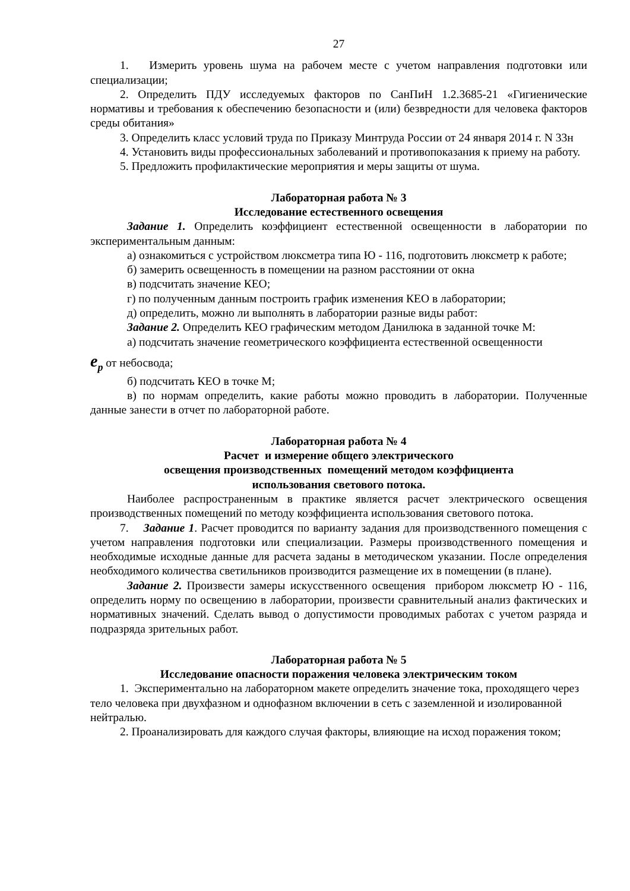27
1. Измерить уровень шума на рабочем месте с учетом направления подготовки или специализации;
2. Определить ПДУ исследуемых факторов по СанПиН 1.2.3685-21 «Гигиенические нормативы и требования к обеспечению безопасности и (или) безвредности для человека факторов среды обитания»
3. Определить класс условий труда по Приказу Минтруда России от 24 января 2014 г. N 33н
4. Установить виды профессиональных заболеваний и противопоказания к приему на работу.
5. Предложить профилактические мероприятия и меры защиты от шума.
Лабораторная работа № 3
Исследование естественного освещения
Задание 1. Определить коэффициент естественной освещенности в лаборатории по экспериментальным данным:
а) ознакомиться с устройством люксметра типа Ю - 116, подготовить люксметр к работе;
б) замерить освещенность в помещении на разном расстоянии от окна
в) подсчитать значение КЕО;
г) по полученным данным построить график изменения КЕО в лаборатории;
д) определить, можно ли выполнять в лаборатории разные виды работ:
Задание 2. Определить КЕО графическим методом Данилюка в заданной точке М:
а) подсчитать значение геометрического коэффициента естественной освещенности
e<sub>p</sub> от небосвода;
б) подсчитать КЕО в точке М;
в) по нормам определить, какие работы можно проводить в лаборатории. Полученные данные занести в отчет по лабораторной работе.
Лабораторная работа № 4
Расчет и измерение общего электрического
освещения производственных помещений методом коэффициента
использования светового потока.
Наиболее распространенным в практике является расчет электрического освещения производственных помещений по методу коэффициента использования светового потока.
7. Задание 1. Расчет проводится по варианту задания для производственного помещения с учетом направления подготовки или специализации. Размеры производственного помещения и необходимые исходные данные для расчета заданы в методическом указании. После определения необходимого количества светильников производится размещение их в помещении (в плане).
Задание 2. Произвести замеры искусственного освещения прибором люксметр Ю - 116, определить норму по освещению в лаборатории, произвести сравнительный анализ фактических и нормативных значений. Сделать вывод о допустимости проводимых работах с учетом разряда и подразряда зрительных работ.
Лабораторная работа № 5
Исследование опасности поражения человека электрическим током
1. Экспериментально на лабораторном макете определить значение тока, проходящего через тело человека при двухфазном и однофазном включении в сеть с заземленной и изолированной нейтралью.
2. Проанализировать для каждого случая факторы, влияющие на исход поражения током;